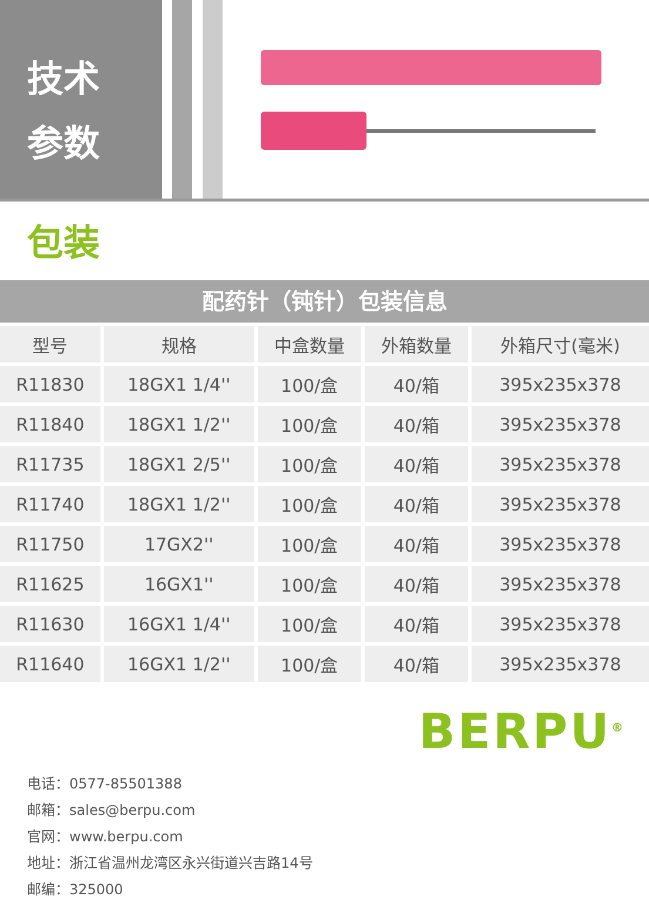技术
参数
包装
配药针（钝针）包装信息
| 型号 | 规格 | 中盒数量 | 外箱数量 | 外箱尺寸(毫米) |
| --- | --- | --- | --- | --- |
| R11830 | 18GX1 1/4'' | 100/盒 | 40/箱 | 395x235x378 |
| R11840 | 18GX1 1/2'' | 100/盒 | 40/箱 | 395x235x378 |
| R11735 | 18GX1 2/5'' | 100/盒 | 40/箱 | 395x235x378 |
| R11740 | 18GX1 1/2'' | 100/盒 | 40/箱 | 395x235x378 |
| R11750 | 17GX2'' | 100/盒 | 40/箱 | 395x235x378 |
| R11625 | 16GX1'' | 100/盒 | 40/箱 | 395x235x378 |
| R11630 | 16GX1 1/4'' | 100/盒 | 40/箱 | 395x235x378 |
| R11640 | 16GX1 1/2'' | 100/盒 | 40/箱 | 395x235x378 |
BERPU<sup>®</sup>
电话：0577-85501388
邮箱：sales@berpu.com
官网：www.berpu.com
地址：浙江省温州龙湾区永兴街道兴吉路14号
邮编：325000